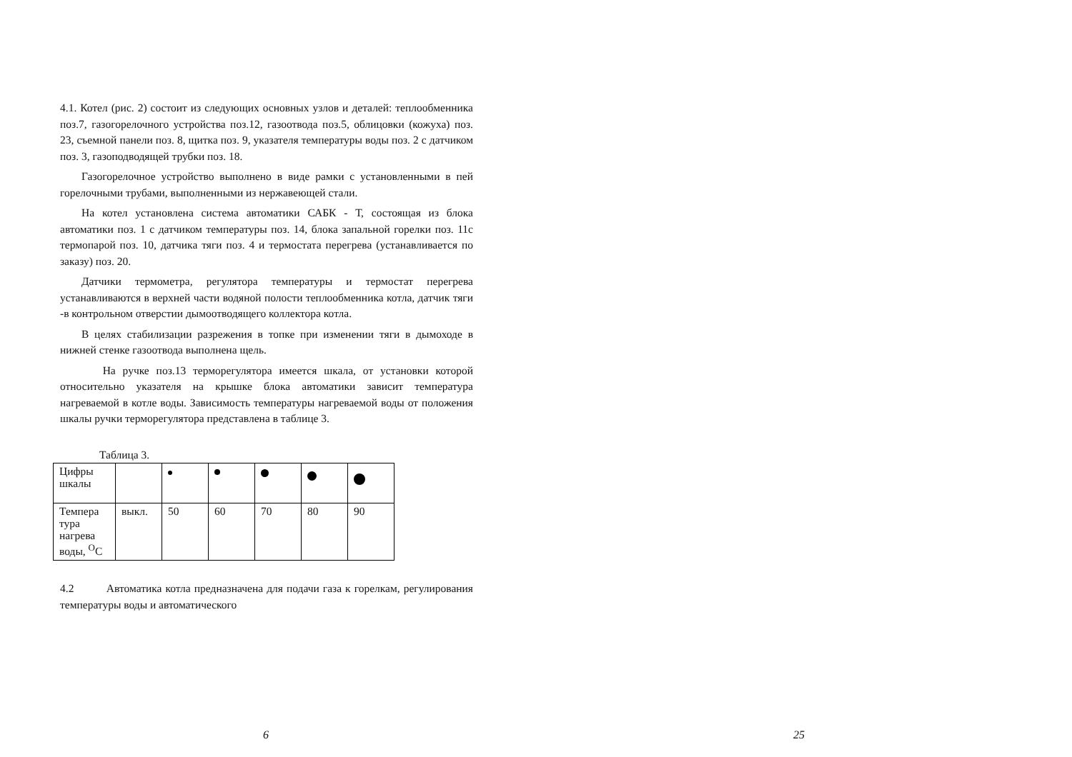4.1. Котел (рис. 2) состоит из следующих основных узлов и деталей: теплообменника поз.7, газогорелочного устройства поз.12, газоотвода поз.5, облицовки (кожуха) поз. 23, съемной панели поз. 8, щитка поз. 9, указателя температуры воды поз. 2 с датчиком поз. 3, газоподводящей трубки поз. 18.
Газогорелочное устройство выполнено в виде рамки с установленными в пей горелочными трубами, выполненными из нержавеющей стали.
На котел установлена система автоматики САБК - Т, состоящая из блока автоматики поз. 1 с датчиком температуры поз. 14, блока запальной горелки поз. 11с термопарой поз. 10, датчика тяги поз. 4 и термостата перегрева (устанавливается по заказу) поз. 20.
Датчики термометра, регулятора температуры и термостат перегрева устанавливаются в верхней части водяной полости теплообменника котла, датчик тяги -в контрольном отверстии дымоотводящего коллектора котла.
В целях стабилизации разрежения в топке при изменении тяги в дымоходе в нижней стенке газоотвода выполнена щель.
На ручке поз.13 терморегулятора имеется шкала, от установки которой относительно указателя на крышке блока автоматики зависит температура нагреваемой в котле воды. Зависимость температуры нагреваемой воды от положения шкалы ручки терморегулятора представлена в таблице 3.
Таблица 3.
| Цифры шкалы | | | | | | |
| Темпера тура нагрева воды, <sup>О</sup>С | выкл. | 50 | 60 | 70 | 80 | 90 |
4.2 Автоматика котла предназначена для подачи газа к горелкам, регулирования температуры воды и автоматического
6 25